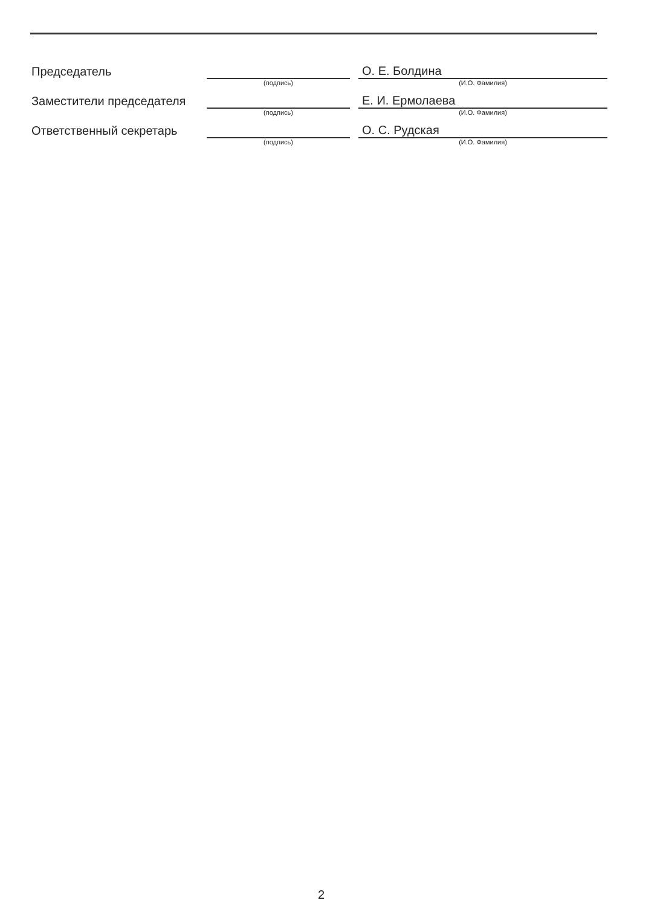| Председатель | | | О. Е. Болдина |
| | (подпись) | | (И.О. Фамилия) |
| Заместители председателя | | | Е. И. Ермолаева |
| | (подпись) | | (И.О. Фамилия) |
| Ответственный секретарь | | | О. С. Рудская |
| | (подпись) | | (И.О. Фамилия) |
2